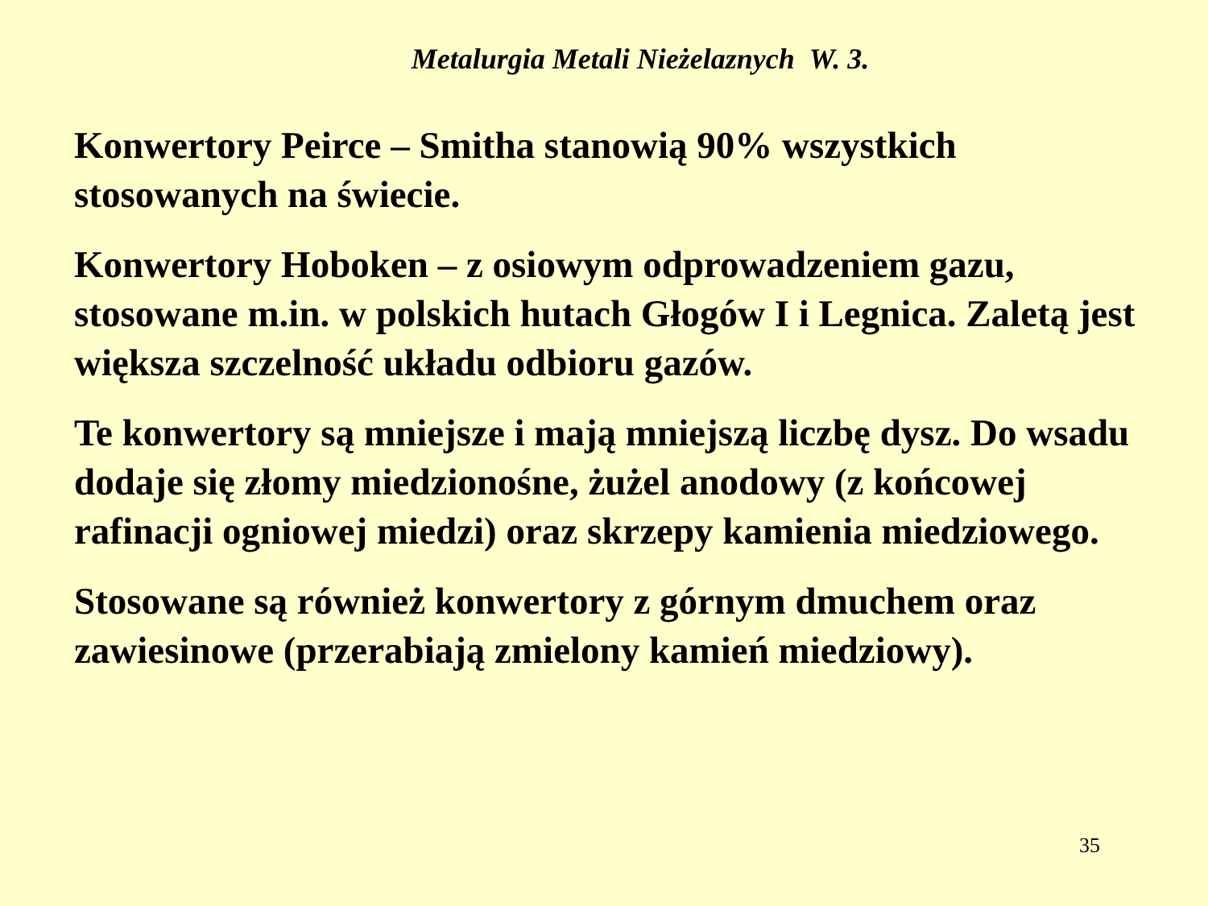Metalurgia Metali Nieżelaznych W. 3.
Konwertory Peirce – Smitha stanowią 90% wszystkich stosowanych na świecie.
Konwertory Hoboken – z osiowym odprowadzeniem gazu, stosowane m.in. w polskich hutach Głogów I i Legnica. Zaletą jest większa szczelność układu odbioru gazów.
Te konwertory są mniejsze i mają mniejszą liczbę dysz. Do wsadu dodaje się złomy miedzionośne, żużel anodowy (z końcowej rafinacji ogniowej miedzi) oraz skrzepy kamienia miedziowego.
Stosowane są również konwertory z górnym dmuchem oraz zawiesinowe (przerabiają zmielony kamień miedziowy).
35